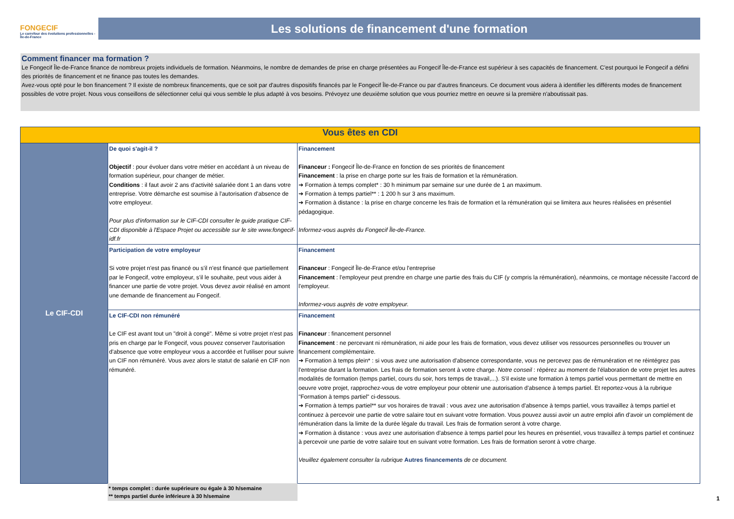FONGECIF
Le carrefour des évolutions professionnelles - Île-de-France
Les solutions de financement d'une formation
Comment financer ma formation ?
Le Fongecif Île-de-France finance de nombreux projets individuels de formation. Néanmoins, le nombre de demandes de prise en charge présentées au Fongecif Île-de-France est supérieur à ses capacités de financement. C'est pourquoi le Fongecif a défini des priorités de financement et ne finance pas toutes les demandes.
Avez-vous opté pour le bon financement ? Il existe de nombreux financements, que ce soit par d'autres dispositifs financés par le Fongecif Île-de-France ou par d'autres financeurs. Ce document vous aidera à identifier les différents modes de financement possibles de votre projet. Nous vous conseillons de sélectionner celui qui vous semble le plus adapté à vos besoins. Prévoyez une deuxième solution que vous pourriez mettre en oeuvre si la première n'aboutissait pas.
| Vous êtes en CDI | | |
| --- | --- | --- |
| Le CIF-CDI | De quoi s'agit-il ? Objectif : pour évoluer dans votre métier en accédant à un niveau de formation supérieur, pour changer de métier. Conditions : il faut avoir 2 ans d'activité salariée dont 1 an dans votre entreprise. Votre démarche est soumise à l'autorisation d'absence de votre employeur. Pour plus d'information sur le CIF-CDI consulter le guide pratique CIF-CDI disponible à l'Espace Projet ou accessible sur le site www.fongecif-idf.fr | Financement Financeur : Fongecif Île-de-France en fonction de ses priorités de financement Financement : la prise en charge porte sur les frais de formation et la rémunération. ➔ Formation à temps complet* : 30 h minimum par semaine sur une durée de 1 an maximum. ➔ Formation à temps partiel** : 1 200 h sur 3 ans maximum. ➔ Formation à distance : la prise en charge concerne les frais de formation et la rémunération qui se limitera aux heures réalisées en présentiel pédagogique. Informez-vous auprès du Fongecif Île-de-France. |
| | Participation de votre employeur Si votre projet n'est pas financé ou s'il n'est financé que partiellement par le Fongecif, votre employeur, s'il le souhaite, peut vous aider à financer une partie de votre projet. Vous devez avoir réalisé en amont une demande de financement au Fongecif. | Financement Financeur : Fongecif Île-de-France et/ou l'entreprise Financement : l'employeur peut prendre en charge une partie des frais du CIF (y compris la rémunération), néanmoins, ce montage nécessite l'accord de l'employeur. Informez-vous auprès de votre employeur. |
| | Le CIF-CDI non rémunéré Le CIF est avant tout un "droit à congé". Même si votre projet n'est pas pris en charge par le Fongecif, vous pouvez conserver l'autorisation d'absence que votre employeur vous a accordée et l'utiliser pour suivre un CIF non rémunéré. Vous avez alors le statut de salarié en CIF non rémunéré. | Financement Financeur : financement personnel Financement : ne percevant ni rémunération, ni aide pour les frais de formation, vous devez utiliser vos ressources personnelles ou trouver un financement complémentaire. ➔ Formation à temps plein* : si vous avez une autorisation d'absence correspondante, vous ne percevez pas de rémunération et ne réintégrez pas l'entreprise durant la formation. Les frais de formation seront à votre charge. Notre conseil : répérez au moment de l'élaboration de votre projet les autres modalités de formation (temps partiel, cours du soir, hors temps de travail,...). S'il existe une formation à temps partiel vous permettant de mettre en oeuvre votre projet, rapprochez-vous de votre employeur pour obtenir une autorisation d'absence à temps partiel. Et reportez-vous à la rubrique "Formation à temps partiel" ci-dessous. ➔ Formation à temps partiel** sur vos horaires de travail : vous avez une autorisation d'absence à temps partiel, vous travaillez à temps partiel et continuez à percevoir une partie de votre salaire tout en suivant votre formation. Vous pouvez aussi avoir un autre emploi afin d'avoir un complément de rémunération dans la limite de la durée légale du travail. Les frais de formation seront à votre charge. ➔ Formation à distance : vous avez une autorisation d'absence à temps partiel pour les heures en présentiel, vous travaillez à temps partiel et continuez à percevoir une partie de votre salaire tout en suivant votre formation. Les frais de formation seront à votre charge. Veuillez également consulter la rubrique Autres financements de ce document. |
* temps complet : durée supérieure ou égale à 30 h/semaine
** temps partiel durée inférieure à 30 h/semaine
1